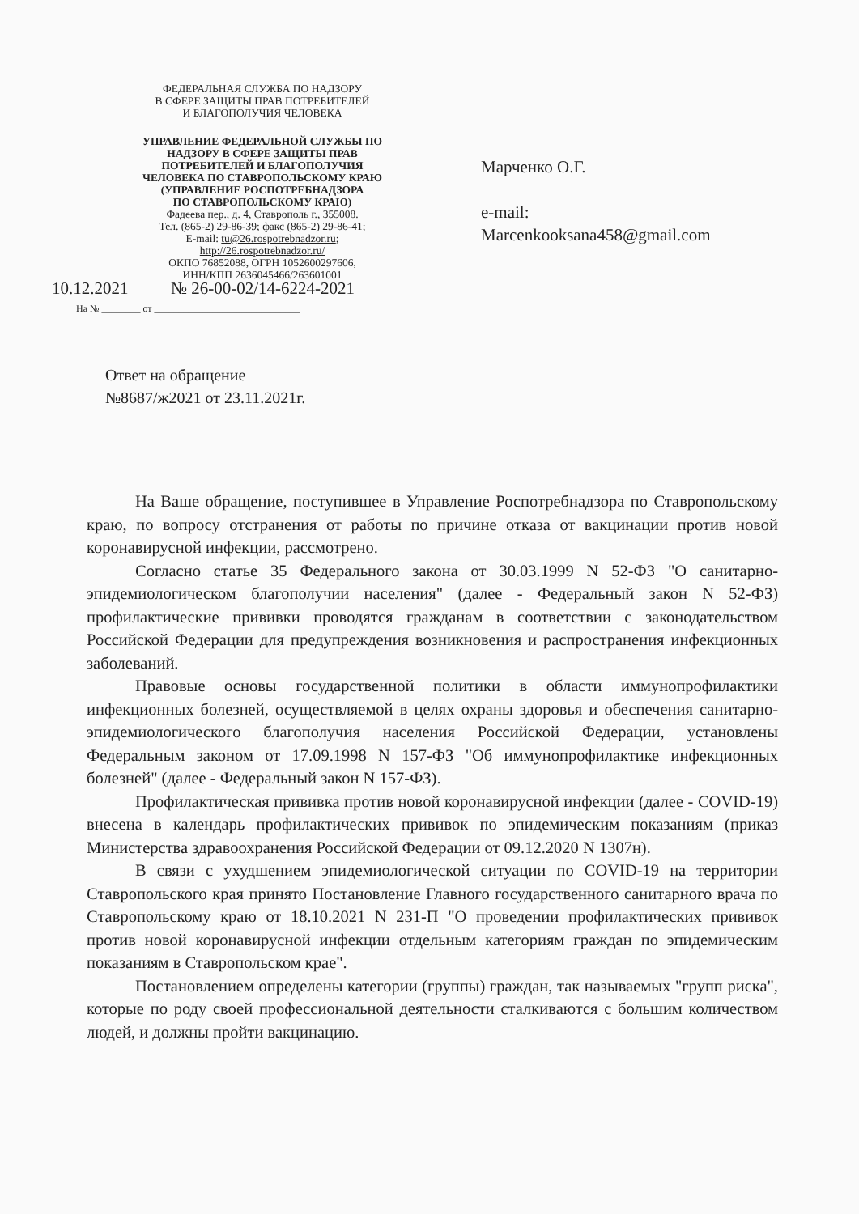ФЕДЕРАЛЬНАЯ СЛУЖБА ПО НАДЗОРУ
В СФЕРЕ ЗАЩИТЫ ПРАВ ПОТРЕБИТЕЛЕЙ
И БЛАГОПОЛУЧИЯ ЧЕЛОВЕКА
УПРАВЛЕНИЕ ФЕДЕРАЛЬНОЙ СЛУЖБЫ ПО
НАДЗОРУ В СФЕРЕ ЗАЩИТЫ ПРАВ
ПОТРЕБИТЕЛЕЙ И БЛАГОПОЛУЧИЯ
ЧЕЛОВЕКА ПО СТАВРОПОЛЬСКОМУ КРАЮ
(УПРАВЛЕНИЕ РОСПОТРЕБНАДЗОРА
ПО СТАВРОПОЛЬСКОМУ КРАЮ)
Фадеева пер., д. 4, Ставрополь г., 355008.
Тел. (865-2) 29-86-39; факс (865-2) 29-86-41;
E-mail: tu@26.rospotrebnadzor.ru;
http://26.rospotrebnadzor.ru/
ОКПО 76852088, ОГРН 1052600297606,
ИНН/КПП 2636045466/263601001
10.12.2021 № 26-00-02/14-6224-2021
На № ________ от ______________________________
Марченко О.Г.
e-mail:
Marcenkooksana458@gmail.com
Ответ на обращение
№8687/ж2021 от 23.11.2021г.
На Ваше обращение, поступившее в Управление Роспотребнадзора по Ставропольскому краю, по вопросу отстранения от работы по причине отказа от вакцинации против новой коронавирусной инфекции, рассмотрено.
Согласно статье 35 Федерального закона от 30.03.1999 N 52-ФЗ "О санитарно-эпидемиологическом благополучии населения" (далее - Федеральный закон N 52-ФЗ) профилактические прививки проводятся гражданам в соответствии с законодательством Российской Федерации для предупреждения возникновения и распространения инфекционных заболеваний.
Правовые основы государственной политики в области иммунопрофилактики инфекционных болезней, осуществляемой в целях охраны здоровья и обеспечения санитарно-эпидемиологического благополучия населения Российской Федерации, установлены Федеральным законом от 17.09.1998 N 157-ФЗ "Об иммунопрофилактике инфекционных болезней" (далее - Федеральный закон N 157-ФЗ).
Профилактическая прививка против новой коронавирусной инфекции (далее - COVID-19) внесена в календарь профилактических прививок по эпидемическим показаниям (приказ Министерства здравоохранения Российской Федерации от 09.12.2020 N 1307н).
В связи с ухудшением эпидемиологической ситуации по COVID-19 на территории Ставропольского края принято Постановление Главного государственного санитарного врача по Ставропольскому краю от 18.10.2021 N 231-П "О проведении профилактических прививок против новой коронавирусной инфекции отдельным категориям граждан по эпидемическим показаниям в Ставропольском крае".
Постановлением определены категории (группы) граждан, так называемых "групп риска", которые по роду своей профессиональной деятельности сталкиваются с большим количеством людей, и должны пройти вакцинацию.